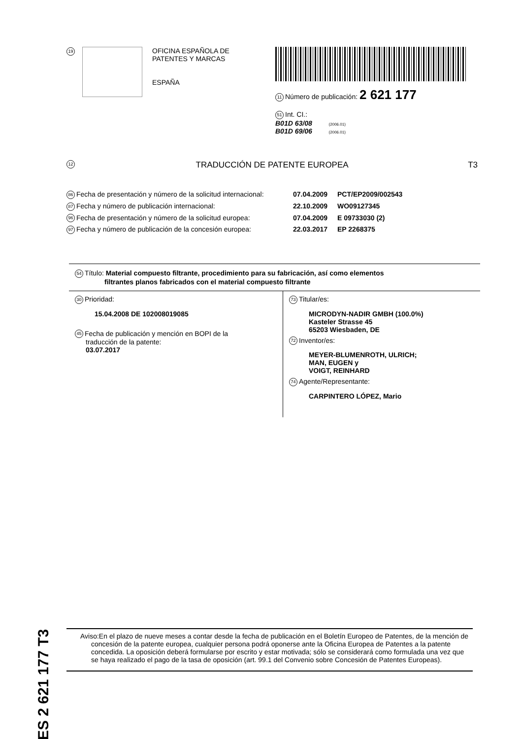19
OFICINA ESPAÑOLA DE
PATENTES Y MARCAS
ESPAÑA
11 Número de publicación: 2 621 177
51 Int. CI.:
B01D 63/08 (2006.01)
B01D 69/06 (2006.01)
12 TRADUCCIÓN DE PATENTE EUROPEA T3
86 Fecha de presentación y número de la solicitud internacional: 07.04.2009 PCT/EP2009/002543
87 Fecha y número de publicación internacional: 22.10.2009 WO09127345
96 Fecha de presentación y número de la solicitud europea: 07.04.2009 E 09733030 (2)
97 Fecha y número de publicación de la concesión europea: 22.03.2017 EP 2268375
54 Título: Material compuesto filtrante, procedimiento para su fabricación, así como elementos
filtrantes planos fabricados con el material compuesto filtrante
30 Prioridad:
15.04.2008 DE 102008019085
45 Fecha de publicación y mención en BOPI de la
traducción de la patente:
03.07.2017
73 Titular/es:
MICRODYN-NADIR GMBH (100.0%)
Kasteler Strasse 45
65203 Wiesbaden, DE
72 Inventor/es:
MEYER-BLUMENROTH, ULRICH;
MAN, EUGEN y
VOIGT, REINHARD
74 Agente/Representante:
CARPINTERO LÓPEZ, Mario
ES 2 621 177 T3
Aviso:En el plazo de nueve meses a contar desde la fecha de publicación en el Boletín Europeo de Patentes, de la mención de concesión de la patente europea, cualquier persona podrá oponerse ante la Oficina Europea de Patentes a la patente concedida. La oposición deberá formularse por escrito y estar motivada; sólo se considerará como formulada una vez que se haya realizado el pago de la tasa de oposición (art. 99.1 del Convenio sobre Concesión de Patentes Europeas).